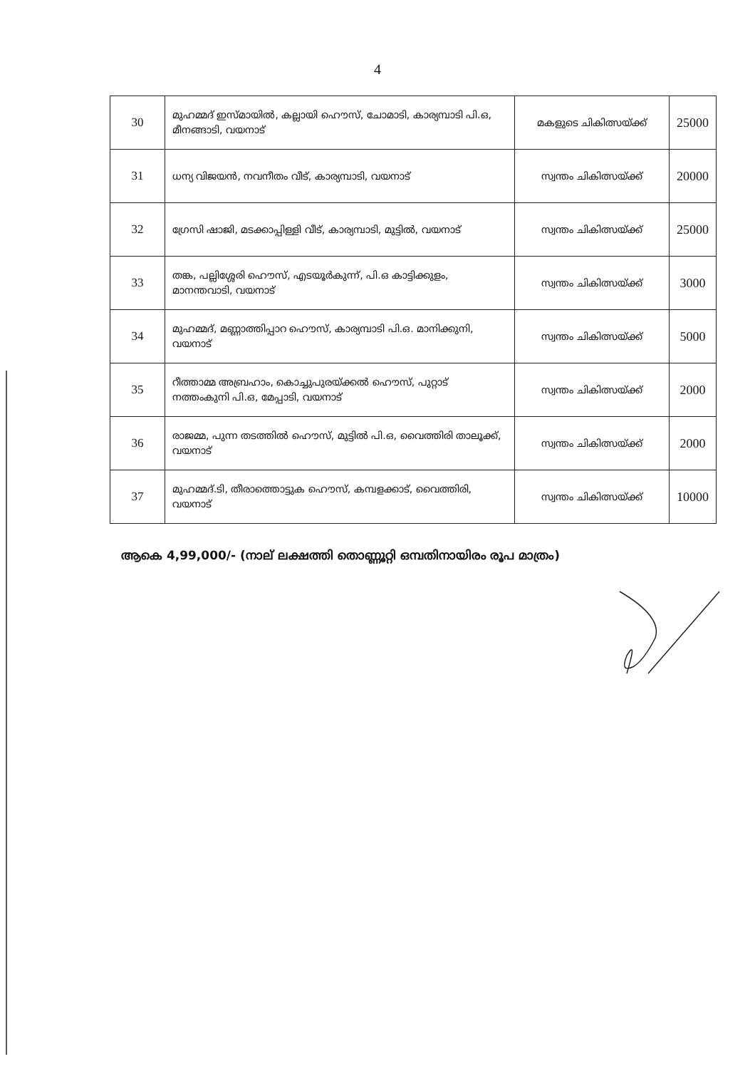4
| 30 | മുഹമ്മദ് ഇസ്മായിൽ, കല്ലായി ഹൌസ്, ചോമാടി, കാര്യമ്പാടി പി.ഒ, മീനങ്ങാടി, വയനാട് | മകളുടെ ചികിത്സയ്ക്ക് | 25000 |
| 31 | ധന്യ വിജയൻ, നവനീതം വീട്, കാര്യമ്പാടി, വയനാട് | സ്വന്തം ചികിത്സയ്ക്ക് | 20000 |
| 32 | ഗ്രേസി ഷാജി, മടക്കാപ്പിള്ളി വീട്, കാര്യമ്പാടി, മുട്ടിൽ, വയനാട് | സ്വന്തം ചികിത്സയ്ക്ക് | 25000 |
| 33 | തങ്ക, പല്ലിശ്ശേരി ഹൌസ്, എടയൂർകുന്ന്, പി.ഒ കാട്ടിക്കുളം, മാനന്തവാടി, വയനാട് | സ്വന്തം ചികിത്സയ്ക്ക് | 3000 |
| 34 | മുഹമ്മദ്, മണ്ണാത്തിപ്പാറ ഹൌസ്, കാര്യമ്പാടി പി.ഒ. മാനിക്കുനി, വയനാട് | സ്വന്തം ചികിത്സയ്ക്ക് | 5000 |
| 35 | റീത്താമ്മ അബ്രഹാം, കൊച്ചുപുരയ്ക്കൽ ഹൌസ്, പുറ്റാട് നത്തംകുനി പി.ഒ, മേപ്പാടി, വയനാട് | സ്വന്തം ചികിത്സയ്ക്ക് | 2000 |
| 36 | രാജമ്മ, പുന്ന തടത്തിൽ ഹൌസ്, മുട്ടിൽ പി.ഒ, വൈത്തിരി താലൂക്ക്, വയനാട് | സ്വന്തം ചികിത്സയ്ക്ക് | 2000 |
| 37 | മുഹമ്മദ്.ടി, തീരാത്തൊട്ടുക ഹൌസ്, കമ്പളക്കാട്, വൈത്തിരി, വയനാട് | സ്വന്തം ചികിത്സയ്ക്ക് | 10000 |
ആകെ 4,99,000/- (നാല് ലക്ഷത്തി തൊണ്ണൂറ്റി ഒമ്പതിനായിരം രൂപ മാത്രം)